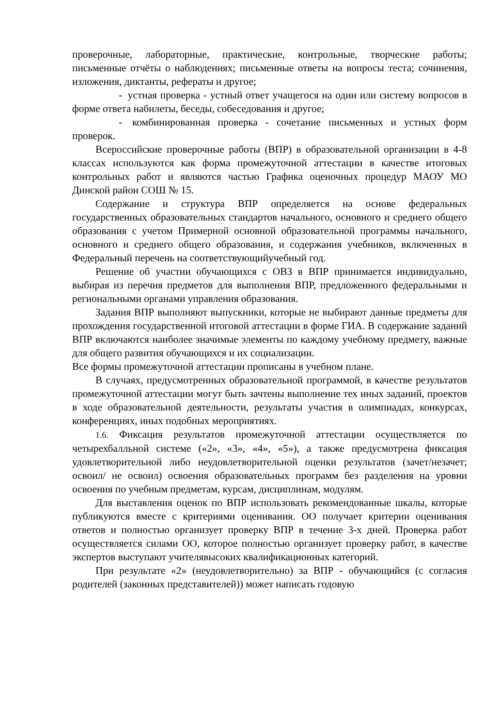проверочные, лабораторные, практические, контрольные, творческие работы; письменные отчёты о наблюдениях; письменные ответы на вопросы теста; сочинения, изложения, диктанты, рефераты и другое;
- устная проверка - устный ответ учащегося на один или систему вопросов в форме ответа набилеты, беседы, собеседования и другое;
- комбинированная проверка - сочетание письменных и устных форм проверок.
Всероссийские проверочные работы (ВПР) в образовательной организации в 4-8 классах используются как форма промежуточной аттестации в качестве итоговых контрольных работ и являются частью Графика оценочных процедур МАОУ МО Динской район СОШ № 15.
Содержание и структура ВПР определяется на основе федеральных государственных образовательных стандартов начального, основного и среднего общего образования с учетом Примерной основной образовательной программы начального, основного и среднего общего образования, и содержания учебников, включенных в Федеральный перечень на соответствующийучебный год.
Решение об участии обучающихся с ОВЗ в ВПР принимается индивидуально, выбирая из перечня предметов для выполнения ВПР, предложенного федеральными и региональными органами управления образования.
Задания ВПР выполняют выпускники, которые не выбирают данные предметы для прохождения государственной итоговой аттестации в форме ГИА. В содержание заданий ВПР включаются наиболее значимые элементы по каждому учебному предмету, важные для общего развития обучающихся и их социализации.
Все формы промежуточной аттестации прописаны в учебном плане.
В случаях, предусмотренных образовательной программой, в качестве результатов промежуточной аттестации могут быть зачтены выполнение тех иных заданий, проектов в ходе образовательной деятельности, результаты участия в олимпиадах, конкурсах, конференциях, иных подобных мероприятиях.
1.6. Фиксация результатов промежуточной аттестации осуществляется по четырехбалльной системе («2», «3», «4», «5»), а также предусмотрена фиксация удовлетворительной либо неудовлетворительной оценки результатов (зачет/незачет; освоил/ не освоил) освоения образовательных программ без разделения на уровни освоения по учебным предметам, курсам, дисциплинам, модулям.
Для выставления оценок по ВПР использовать рекомендованные шкалы, которые публикуются вместе с критериями оценивания. ОО получает критерии оценивания ответов и полностью организует проверку ВПР в течение 3-х дней. Проверка работ осуществляется силами ОО, которое полностью организует проверку работ, в качестве экспертов выступают учителявысоких квалификационных категорий.
При результате «2» (неудовлетворительно) за ВПР - обучающийся (с согласия родителей (законных представителей)) может написать годовую